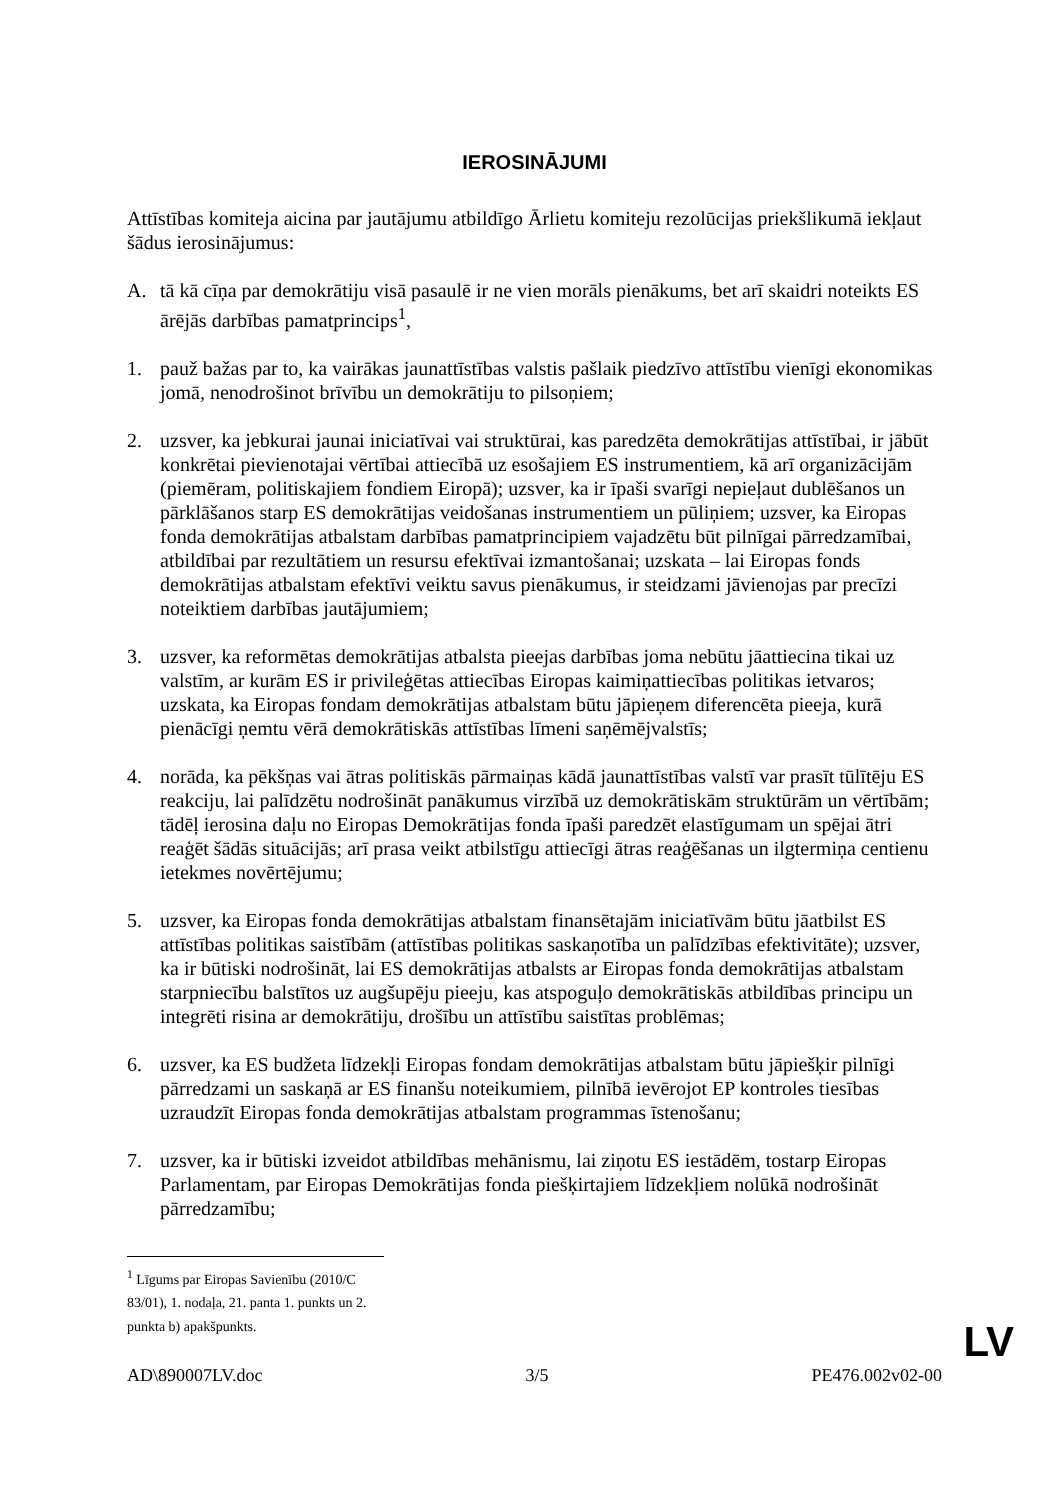IEROSINĀJUMI
Attīstības komiteja aicina par jautājumu atbildīgo Ārlietu komiteju rezolūcijas priekšlikumā iekļaut šādus ierosinājumus:
A. tā kā cīņa par demokrātiju visā pasaulē ir ne vien morāls pienākums, bet arī skaidri noteikts ES ārējās darbības pamatprincips<sup>1</sup>,
1. pauž bažas par to, ka vairākas jaunattīstības valstis pašlaik piedzīvo attīstību vienīgi ekonomikas jomā, nenodrošinot brīvību un demokrātiju to pilsoņiem;
2. uzsver, ka jebkurai jaunai iniciatīvai vai struktūrai, kas paredzēta demokrātijas attīstībai, ir jābūt konkrētai pievienotajai vērtībai attiecībā uz esošajiem ES instrumentiem, kā arī organizācijām (piemēram, politiskajiem fondiem Eiropā); uzsver, ka ir īpaši svarīgi nepieļaut dublēšanos un pārklāšanos starp ES demokrātijas veidošanas instrumentiem un pūliņiem; uzsver, ka Eiropas fonda demokrātijas atbalstam darbības pamatprincipiem vajadzētu būt pilnīgai pārredzamībai, atbildībai par rezultātiem un resursu efektīvai izmantošanai; uzskata – lai Eiropas fonds demokrātijas atbalstam efektīvi veiktu savus pienākumus, ir steidzami jāvienojas par precīzi noteiktiem darbības jautājumiem;
3. uzsver, ka reformētas demokrātijas atbalsta pieejas darbības joma nebūtu jāattiecina tikai uz valstīm, ar kurām ES ir privileģētas attiecības Eiropas kaimiņattiecības politikas ietvaros; uzskata, ka Eiropas fondam demokrātijas atbalstam būtu jāpieņem diferencēta pieeja, kurā pienācīgi ņemtu vērā demokrātiskās attīstības līmeni saņēmējvalstīs;
4. norāda, ka pēkšņas vai ātras politiskās pārmaiņas kādā jaunattīstības valstī var prasīt tūlītēju ES reakciju, lai palīdzētu nodrošināt panākumus virzībā uz demokrātiskām struktūrām un vērtībām; tādēļ ierosina daļu no Eiropas Demokrātijas fonda īpaši paredzēt elastīgumam un spējai ātri reaģēt šādās situācijās; arī prasa veikt atbilstīgu attiecīgi ātras reaģēšanas un ilgtermiņa centienu ietekmes novērtējumu;
5. uzsver, ka Eiropas fonda demokrātijas atbalstam finansētajām iniciatīvām būtu jāatbilst ES attīstības politikas saistībām (attīstības politikas saskaņotība un palīdzības efektivitāte); uzsver, ka ir būtiski nodrošināt, lai ES demokrātijas atbalsts ar Eiropas fonda demokrātijas atbalstam starpniecību balstītos uz augšupēju pieeju, kas atspoguļo demokrātiskās atbildības principu un integrēti risina ar demokrātiju, drošību un attīstību saistītas problēmas;
6. uzsver, ka ES budžeta līdzekļi Eiropas fondam demokrātijas atbalstam būtu jāpiešķir pilnīgi pārredzami un saskaņā ar ES finanšu noteikumiem, pilnībā ievērojot EP kontroles tiesības uzraudzīt Eiropas fonda demokrātijas atbalstam programmas īstenošanu;
7. uzsver, ka ir būtiski izveidot atbildības mehānismu, lai ziņotu ES iestādēm, tostarp Eiropas Parlamentam, par Eiropas Demokrātijas fonda piešķirtajiem līdzekļiem nolūkā nodrošināt pārredzamību;
<sup>1</sup> Līgums par Eiropas Savienību (2010/C 83/01), 1. nodaļa, 21. panta 1. punkts un 2. punkta b) apakšpunkts.
AD\890007LV.doc 3/5 PE476.002v02-00
LV